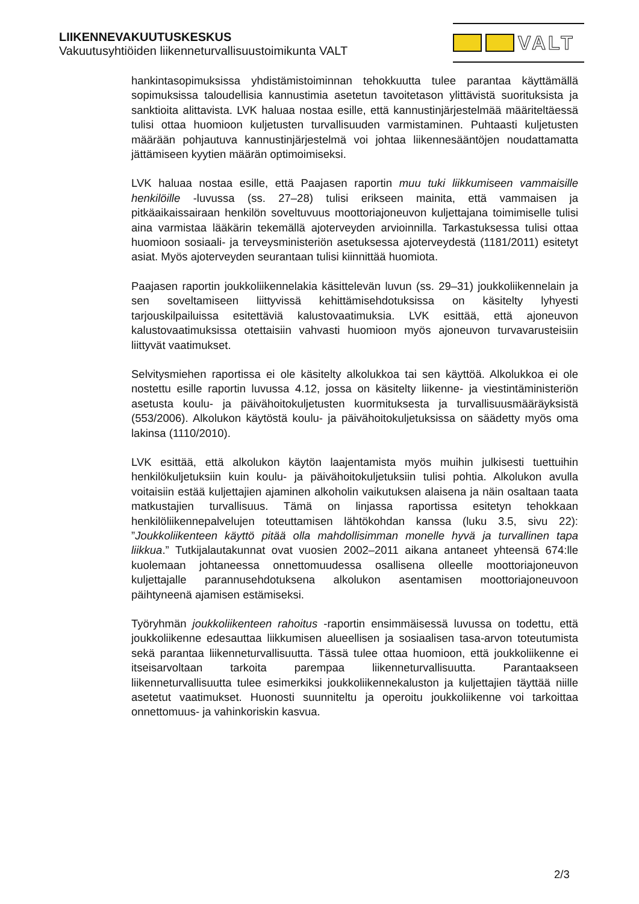LIIKENNEVAKUUTUSKESKUS
Vakuutusyhtiöiden liikenneturvallisuustoimikunta VALT
VALT
hankintasopimuksissa yhdistämistoiminnan tehokkuutta tulee parantaa käyttämällä sopimuksissa taloudellisia kannustimia asetetun tavoitetason ylittävistä suorituksista ja sanktioita alittavista. LVK haluaa nostaa esille, että kannustinjärjestelmää määriteltäessä tulisi ottaa huomioon kuljetusten turvallisuuden varmistaminen. Puhtaasti kuljetusten määrään pohjautuva kannustinjärjestelmä voi johtaa liikennesääntöjen noudattamatta jättämiseen kyytien määrän optimoimiseksi.
LVK haluaa nostaa esille, että Paajasen raportin muu tuki liikkumiseen vammaisille henkilöille -luvussa (ss. 27–28) tulisi erikseen mainita, että vammaisen ja pitkäaikaissairaan henkilön soveltuvuus moottoriajoneuvon kuljettajana toimimiselle tulisi aina varmistaa lääkärin tekemällä ajoterveyden arvioinnilla. Tarkastuksessa tulisi ottaa huomioon sosiaali- ja terveysministeriön asetuksessa ajoterveydestä (1181/2011) esitetyt asiat. Myös ajoterveyden seurantaan tulisi kiinnittää huomiota.
Paajasen raportin joukkoliikennelakia käsittelevän luvun (ss. 29–31) joukkoliikennelain ja sen soveltamiseen liittyvissä kehittämisehdotuksissa on käsitelty lyhyesti tarjouskilpailuissa esitettäviä kalustovaatimuksia. LVK esittää, että ajoneuvon kalustovaatimuksissa otettaisiin vahvasti huomioon myös ajoneuvon turvavarusteisiin liittyvät vaatimukset.
Selvitysmiehen raportissa ei ole käsitelty alkolukkoa tai sen käyttöä. Alkolukkoa ei ole nostettu esille raportin luvussa 4.12, jossa on käsitelty liikenne- ja viestintäministeriön asetusta koulu- ja päivähoitokuljetusten kuormituksesta ja turvallisuusmääräyksistä (553/2006). Alkolukon käytöstä koulu- ja päivähoitokuljetuksissa on säädetty myös oma lakinsa (1110/2010).
LVK esittää, että alkolukon käytön laajentamista myös muihin julkisesti tuettuihin henkilökuljetuksiin kuin koulu- ja päivähoitokuljetuksiin tulisi pohtia. Alkolukon avulla voitaisiin estää kuljettajien ajaminen alkoholin vaikutuksen alaisena ja näin osaltaan taata matkustajien turvallisuus. Tämä on linjassa raportissa esitetyn tehokkaan henkilöliikennepalvelujen toteuttamisen lähtökohdan kanssa (luku 3.5, sivu 22): ”Joukkoliikenteen käyttö pitää olla mahdollisimman monelle hyvä ja turvallinen tapa liikkua.” Tutkijalautakunnat ovat vuosien 2002–2011 aikana antaneet yhteensä 674:lle kuolemaan johtaneessa onnettomuudessa osallisena olleelle moottoriajoneuvon kuljettajalle parannusehdotuksena alkolukon asentamisen moottoriajoneuvoon päihtyneenä ajamisen estämiseksi.
Työryhmän joukkoliikenteen rahoitus -raportin ensimmäisessä luvussa on todettu, että joukkoliikenne edesauttaa liikkumisen alueellisen ja sosiaalisen tasa-arvon toteutumista sekä parantaa liikenneturvallisuutta. Tässä tulee ottaa huomioon, että joukkoliikenne ei itseisarvoltaan tarkoita parempaa liikenneturvallisuutta. Parantaakseen liikenneturvallisuutta tulee esimerkiksi joukkoliikennekaluston ja kuljettajien täyttää niille asetetut vaatimukset. Huonosti suunniteltu ja operoitu joukkoliikenne voi tarkoittaa onnettomuus- ja vahinkoriskin kasvua.
2/3